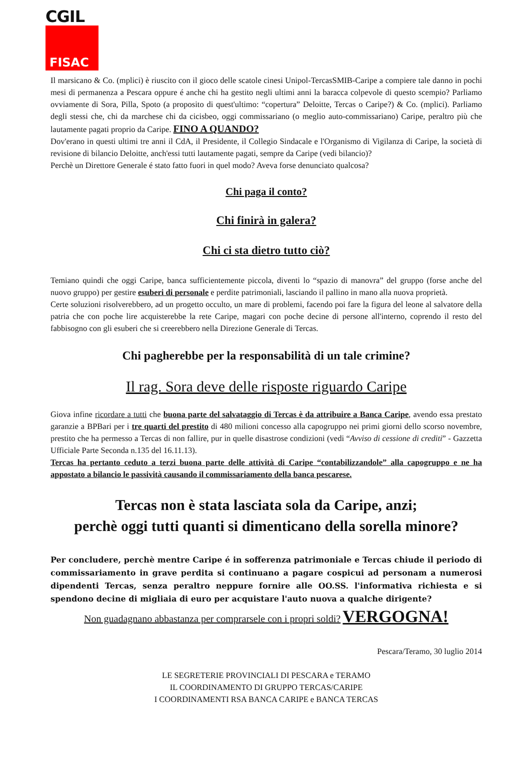CGIL
FISAC
Il marsicano & Co. (mplici) è riuscito con il gioco delle scatole cinesi Unipol-TercasSMIB-Caripe a compiere tale danno in pochi mesi di permanenza a Pescara oppure é anche chi ha gestito negli ultimi anni la baracca colpevole di questo scempio? Parliamo ovviamente di Sora, Pilla, Spoto (a proposito di quest'ultimo: “copertura” Deloitte, Tercas o Caripe?) & Co. (mplici). Parliamo degli stessi che, chi da marchese chi da cicisbeo, oggi commissariano (o meglio auto-commissariano) Caripe, peraltro più che lautamente pagati proprio da Caripe. FINO A QUANDO?
Dov'erano in questi ultimi tre anni il CdA, il Presidente, il Collegio Sindacale e l'Organismo di Vigilanza di Caripe, la società di revisione di bilancio Deloitte, anch'essi tutti lautamente pagati, sempre da Caripe (vedi bilancio)?
Perchè un Direttore Generale é stato fatto fuori in quel modo? Aveva forse denunciato qualcosa?
Chi paga il conto?
Chi finirà in galera?
Chi ci sta dietro tutto ciò?
Temiano quindi che oggi Caripe, banca sufficientemente piccola, diventi lo “spazio di manovra” del gruppo (forse anche del nuovo gruppo) per gestire esuberi di personale e perdite patrimoniali, lasciando il pallino in mano alla nuova proprietà.
Certe soluzioni risolverebbero, ad un progetto occulto, un mare di problemi, facendo poi fare la figura del leone al salvatore della patria che con poche lire acquisterebbe la rete Caripe, magari con poche decine di persone all'interno, coprendo il resto del fabbisogno con gli esuberi che si creerebbero nella Direzione Generale di Tercas.
Chi pagherebbe per la responsabilità di un tale crimine?
Il rag. Sora deve delle risposte riguardo Caripe
Giova infine ricordare a tutti che buona parte del salvataggio di Tercas è da attribuire a Banca Caripe, avendo essa prestato garanzie a BPBari per i tre quarti del prestito di 480 milioni concesso alla capogruppo nei primi giorni dello scorso novembre, prestito che ha permesso a Tercas di non fallire, pur in quelle disastrose condizioni (vedi “Avviso di cessione di crediti” - Gazzetta Ufficiale Parte Seconda n.135 del 16.11.13).
Tercas ha pertanto ceduto a terzi buona parte delle attività di Caripe “contabilizzandole” alla capogruppo e ne ha appostato a bilancio le passività causando il commissariamento della banca pescarese.
Tercas non è stata lasciata sola da Caripe, anzi;
perchè oggi tutti quanti si dimenticano della sorella minore?
Per concludere, perchè mentre Caripe é in sofferenza patrimoniale e Tercas chiude il periodo di commissariamento in grave perdita si continuano a pagare cospicui ad personam a numerosi dipendenti Tercas, senza peraltro neppure fornire alle OO.SS. l'informativa richiesta e si spendono decine di migliaia di euro per acquistare l'auto nuova a qualche dirigente?
Non guadagnano abbastanza per comprarsele con i propri soldi? VERGOGNA!
Pescara/Teramo, 30 luglio 2014
LE SEGRETERIE PROVINCIALI DI PESCARA e TERAMO
IL COORDINAMENTO DI GRUPPO TERCAS/CARIPE
I COORDINAMENTI RSA BANCA CARIPE e BANCA TERCAS